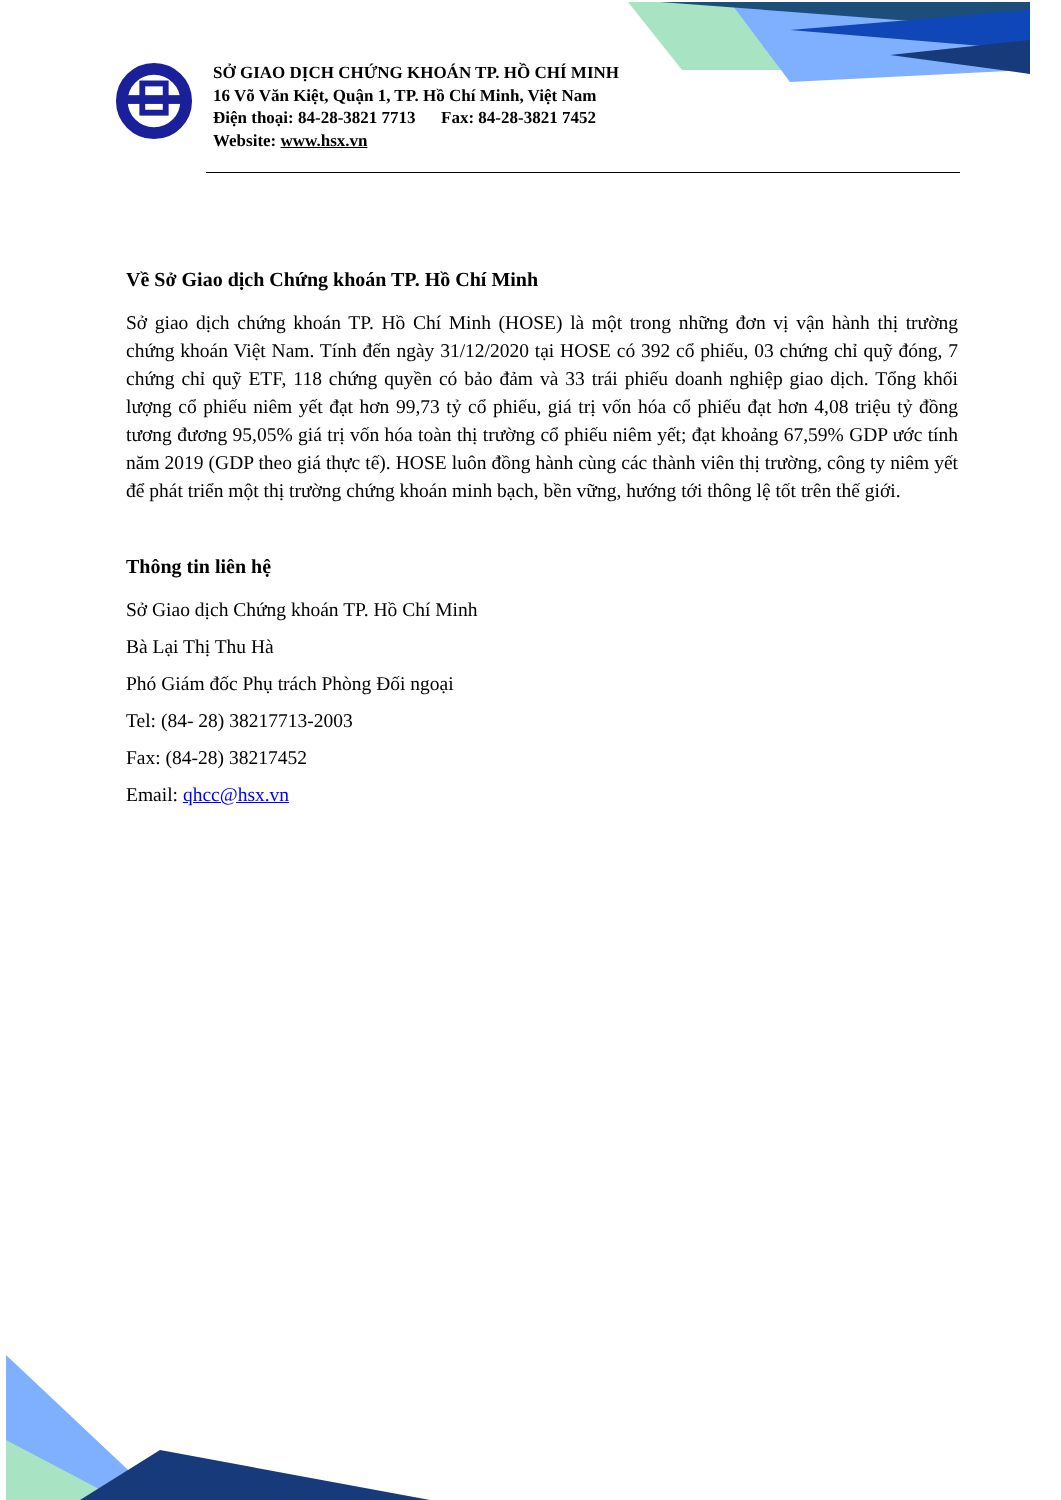SỞ GIAO DỊCH CHỨNG KHOÁN TP. HỒ CHÍ MINH
16 Võ Văn Kiệt, Quận 1, TP. Hồ Chí Minh, Việt Nam
Điện thoại: 84-28-3821 7713 Fax: 84-28-3821 7452
Website: www.hsx.vn
Về Sở Giao dịch Chứng khoán TP. Hồ Chí Minh
Sở giao dịch chứng khoán TP. Hồ Chí Minh (HOSE) là một trong những đơn vị vận hành thị trường chứng khoán Việt Nam. Tính đến ngày 31/12/2020 tại HOSE có 392 cổ phiếu, 03 chứng chỉ quỹ đóng, 7 chứng chỉ quỹ ETF, 118 chứng quyền có bảo đảm và 33 trái phiếu doanh nghiệp giao dịch. Tổng khối lượng cổ phiếu niêm yết đạt hơn 99,73 tỷ cổ phiếu, giá trị vốn hóa cổ phiếu đạt hơn 4,08 triệu tỷ đồng tương đương 95,05% giá trị vốn hóa toàn thị trường cổ phiếu niêm yết; đạt khoảng 67,59% GDP ước tính năm 2019 (GDP theo giá thực tế). HOSE luôn đồng hành cùng các thành viên thị trường, công ty niêm yết để phát triển một thị trường chứng khoán minh bạch, bền vững, hướng tới thông lệ tốt trên thế giới.
Thông tin liên hệ
Sở Giao dịch Chứng khoán TP. Hồ Chí Minh
Bà Lại Thị Thu Hà
Phó Giám đốc Phụ trách Phòng Đối ngoại
Tel: (84- 28) 38217713-2003
Fax: (84-28) 38217452
Email: qhcc@hsx.vn